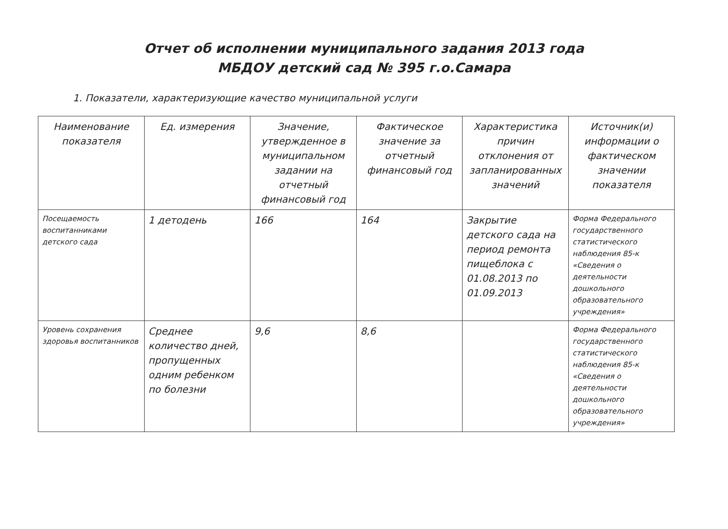Отчет об исполнении муниципального задания 2013 года
МБДОУ детский сад № 395 г.о.Самара
1. Показатели, характеризующие качество муниципальной услуги
| Наименование показателя | Ед. измерения | Значение, утвержденное в муниципальном задании на отчетный финансовый год | Фактическое значение за отчетный финансовый год | Характеристика причин отклонения от запланированных значений | Источник(и) информации о фактическом значении показателя |
| --- | --- | --- | --- | --- | --- |
| Посещаемость воспитанниками детского сада | 1 детодень | 166 | 164 | Закрытие детского сада на период ремонта пищеблока с 01.08.2013 по 01.09.2013 | Форма Федерального государственного статистического наблюдения 85-к «Сведения о деятельности дошкольного образовательного учреждения» |
| Уровень сохранения здоровья воспитанников | Среднее количество дней, пропущенных одним ребенком по болезни | 9,6 | 8,6 | | Форма Федерального государственного статистического наблюдения 85-к «Сведения о деятельности дошкольного образовательного учреждения» |